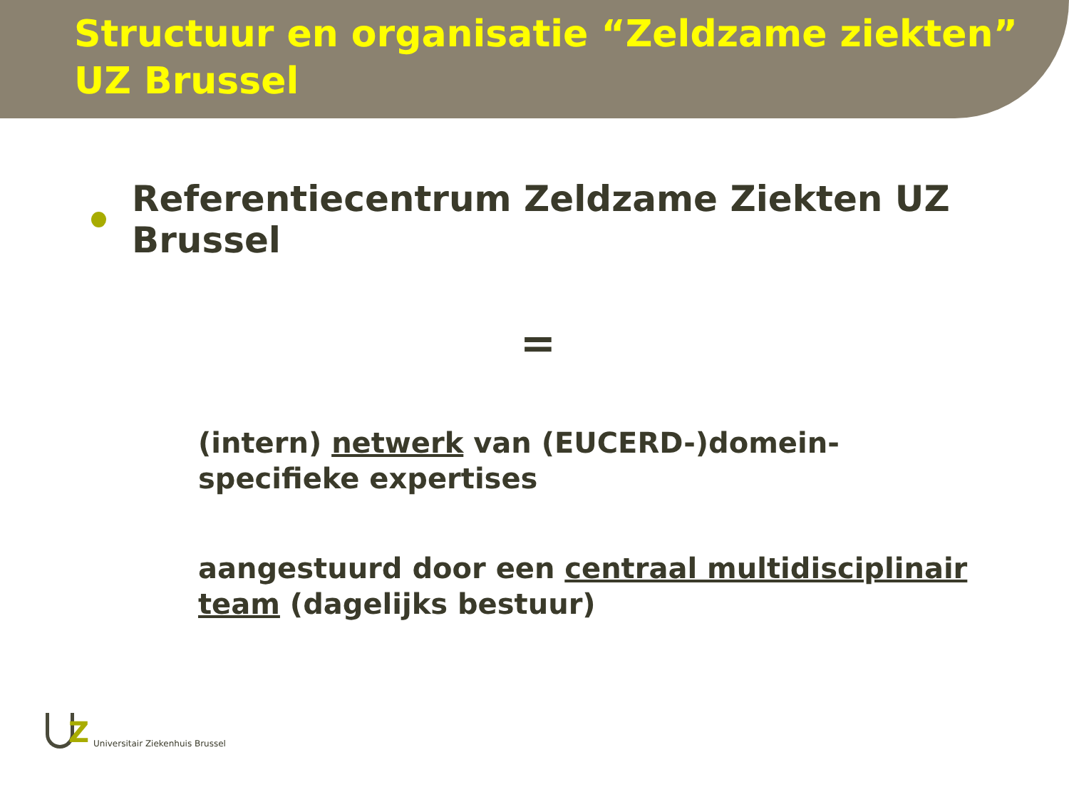Structuur en organisatie “Zeldzame ziekten” UZ Brussel
Referentiecentrum Zeldzame Ziekten UZ Brussel
=
(intern) netwerk van (EUCERD-)domein-specifieke expertises
aangestuurd door een centraal multidisciplinair team (dagelijks bestuur)
Z
Universitair Ziekenhuis Brussel